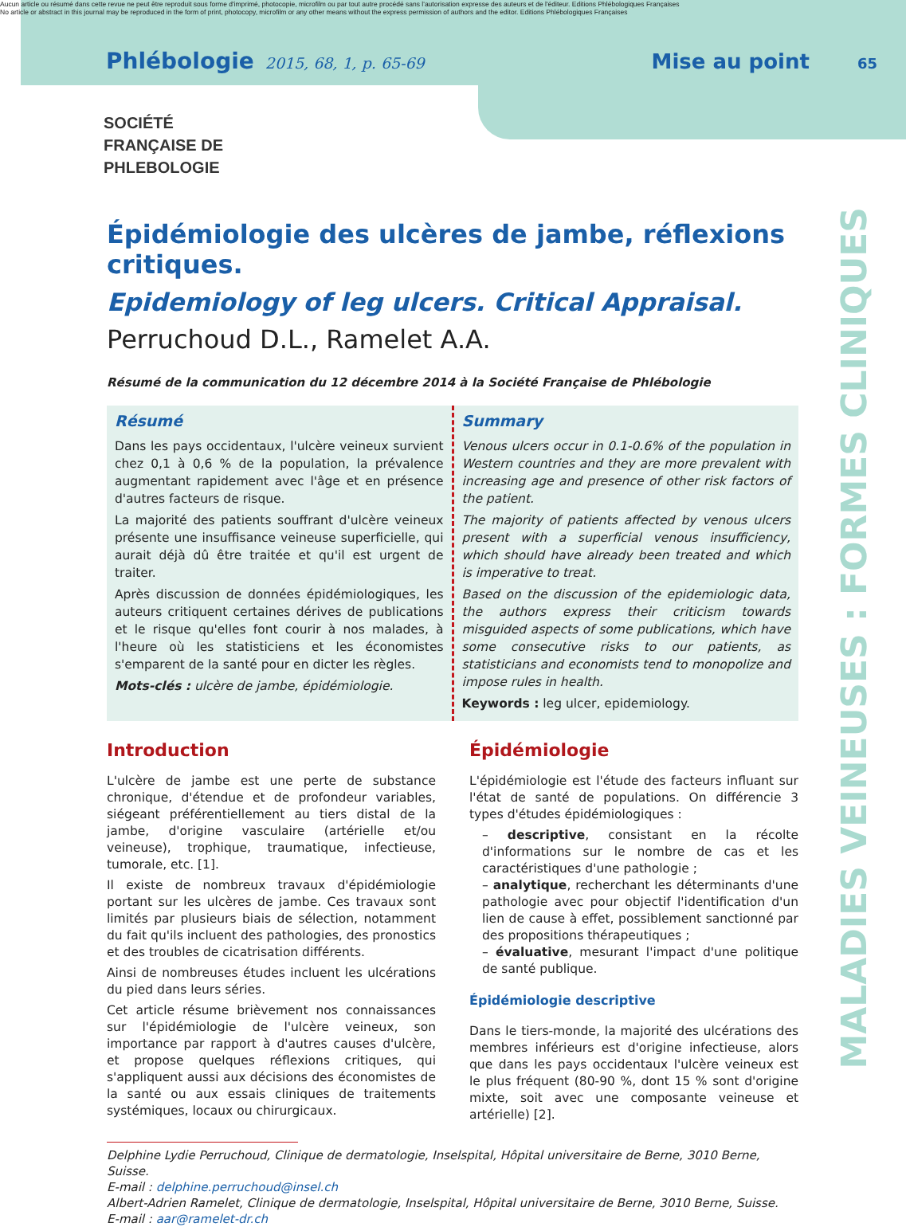Aucun article ou résumé dans cette revue ne peut être reproduit sous forme d'imprimé, photocopie, microfilm ou par tout autre procédé sans l'autorisation expresse des auteurs et de l'éditeur. Editions Phlébologiques Françaises
No article or abstract in this journal may be reproduced in the form of print, photocopy, microfilm or any other means without the express permission of authors and the editor. Editions Phlébologiques Françaises
Phlébologie 2015, 68, 1, p. 65-69 Mise au point 65
SOCIÉTÉ FRANÇAISE DE
PHLEBOLOGIE
MALADIES VEINEUSES : FORMES CLINIQUES
Épidémiologie des ulcères de jambe, réflexions critiques.
Epidemiology of leg ulcers. Critical Appraisal.
Perruchoud D.L., Ramelet A.A.
Résumé de la communication du 12 décembre 2014 à la Société Française de Phlébologie
Résumé
Dans les pays occidentaux, l'ulcère veineux survient chez 0,1 à 0,6 % de la population, la prévalence augmentant rapidement avec l'âge et en présence d'autres facteurs de risque.
La majorité des patients souffrant d'ulcère veineux présente une insuffisance veineuse superficielle, qui aurait déjà dû être traitée et qu'il est urgent de traiter.
Après discussion de données épidémiologiques, les auteurs critiquent certaines dérives de publications et le risque qu'elles font courir à nos malades, à l'heure où les statisticiens et les économistes s'emparent de la santé pour en dicter les règles.
Mots-clés : ulcère de jambe, épidémiologie.
Summary
Venous ulcers occur in 0.1-0.6% of the population in Western countries and they are more prevalent with increasing age and presence of other risk factors of the patient.
The majority of patients affected by venous ulcers present with a superficial venous insufficiency, which should have already been treated and which is imperative to treat.
Based on the discussion of the epidemiologic data, the authors express their criticism towards misguided aspects of some publications, which have some consecutive risks to our patients, as statisticians and economists tend to monopolize and impose rules in health.
Keywords : leg ulcer, epidemiology.
Introduction
L'ulcère de jambe est une perte de substance chronique, d'étendue et de profondeur variables, siégeant préférentiellement au tiers distal de la jambe, d'origine vasculaire (artérielle et/ou veineuse), trophique, traumatique, infectieuse, tumorale, etc. [1].
Il existe de nombreux travaux d'épidémiologie portant sur les ulcères de jambe. Ces travaux sont limités par plusieurs biais de sélection, notamment du fait qu'ils incluent des pathologies, des pronostics et des troubles de cicatrisation différents.
Ainsi de nombreuses études incluent les ulcérations du pied dans leurs séries.
Cet article résume brièvement nos connaissances sur l'épidémiologie de l'ulcère veineux, son importance par rapport à d'autres causes d'ulcère, et propose quelques réflexions critiques, qui s'appliquent aussi aux décisions des économistes de la santé ou aux essais cliniques de traitements systémiques, locaux ou chirurgicaux.
Épidémiologie
L'épidémiologie est l'étude des facteurs influant sur l'état de santé de populations. On différencie 3 types d'études épidémiologiques :
– descriptive, consistant en la récolte d'informations sur le nombre de cas et les caractéristiques d'une pathologie ;
– analytique, recherchant les déterminants d'une pathologie avec pour objectif l'identification d'un lien de cause à effet, possiblement sanctionné par des propositions thérapeutiques ;
– évaluative, mesurant l'impact d'une politique de santé publique.
Épidémiologie descriptive
Dans le tiers-monde, la majorité des ulcérations des membres inférieurs est d'origine infectieuse, alors que dans les pays occidentaux l'ulcère veineux est le plus fréquent (80-90 %, dont 15 % sont d'origine mixte, soit avec une composante veineuse et artérielle) [2].
Delphine Lydie Perruchoud, Clinique de dermatologie, Inselspital, Hôpital universitaire de Berne, 3010 Berne, Suisse.
E-mail : delphine.perruchoud@insel.ch
Albert-Adrien Ramelet, Clinique de dermatologie, Inselspital, Hôpital universitaire de Berne, 3010 Berne, Suisse.
E-mail : aar@ramelet-dr.ch